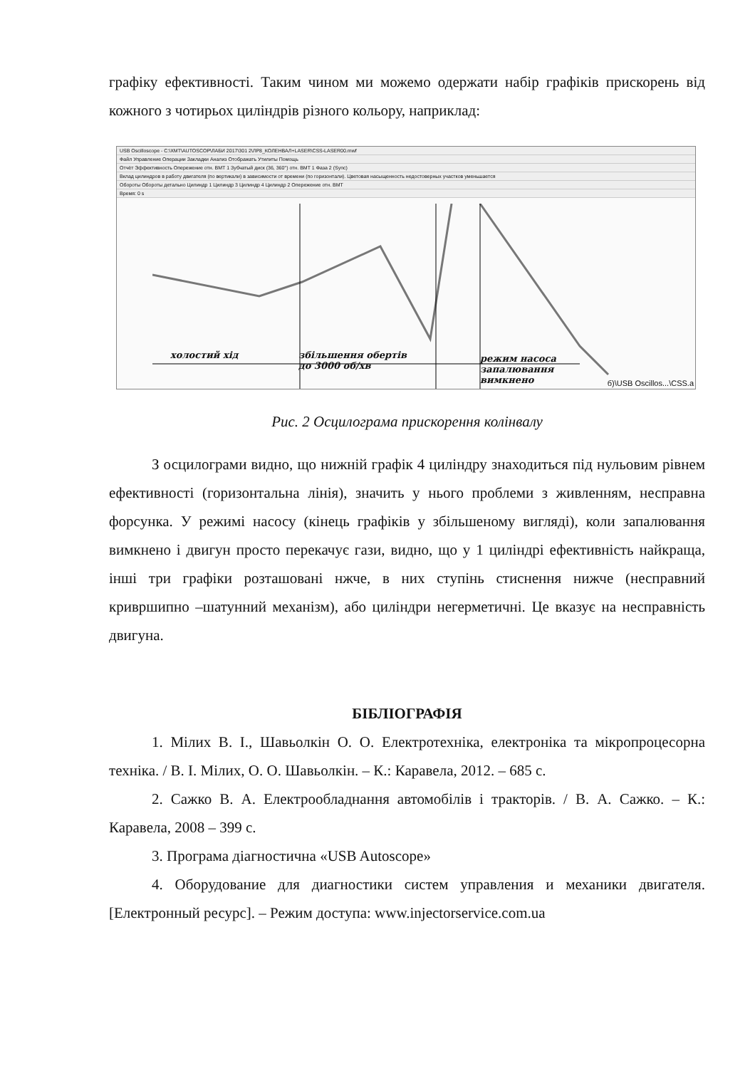графіку ефективності. Таким чином ми можемо одержати набір графіків прискорень від кожного з чотирьох циліндрів різного кольору, наприклад:
USB Oscilloscope - C:\XMT\AUTOSCOP\ЛАБИ 2017\301 2\ЛР8_КОЛЕНВАЛ+LASER\CSS-LASER00.mwf
Файл Управление Операции Закладки Анализ Отображать Утилиты Помощь
Отчёт Эффективность Опережение отн. ВМТ 1 Зубчатый диск (36, 360°) отн. ВМТ 1 Фаза 2 (Sync)
Вклад цилиндров в работу двигателя (по вертикали) в зависимости от времени (по горизонтали). Цветовая насыщенность недостоверных участков уменьшается
Обороты Обороты детально Цилиндр 1 Цилиндр 3 Цилиндр 4 Цилиндр 2 Опережение отн. ВМТ
Время: 0 s
холостий хід
збільшення обертів
до 3000 об/хв
режим насоса
запалювання
вимкнено
б)\USB Oscillos...\CSS.a
Рис. 2 Осцилограма прискорення колінвалу
З осцилограми видно, що нижній графік 4 циліндру знаходиться під нульовим рівнем ефективності (горизонтальна лінія), значить у нього проблеми з живленням, несправна форсунка. У режимі насосу (кінець графіків у збільшеному вигляді), коли запалювання вимкнено і двигун просто перекачує гази, видно, що у 1 циліндрі ефективність найкраща, інші три графіки розташовані нжче, в них ступінь стиснення нижче (несправний кривршипно –шатунний механізм), або циліндри негерметичні. Це вказує на несправність двигуна.
БІБЛІОГРАФІЯ
1. Мілих В. І., Шавьолкін О. О. Електротехніка, електроніка та мікропроцесорна техніка. / В. І. Мілих, О. О. Шавьолкін. – К.: Каравела, 2012. – 685 с.
2. Сажко В. А. Електрообладнання автомобілів і тракторів. / В. А. Сажко. – К.: Каравела, 2008 – 399 с.
3. Програма діагностична «USB Autoscope»
4. Оборудование для диагностики систем управления и механики двигателя. [Електронный ресурс]. – Режим доступа: www.injectorservice.com.ua